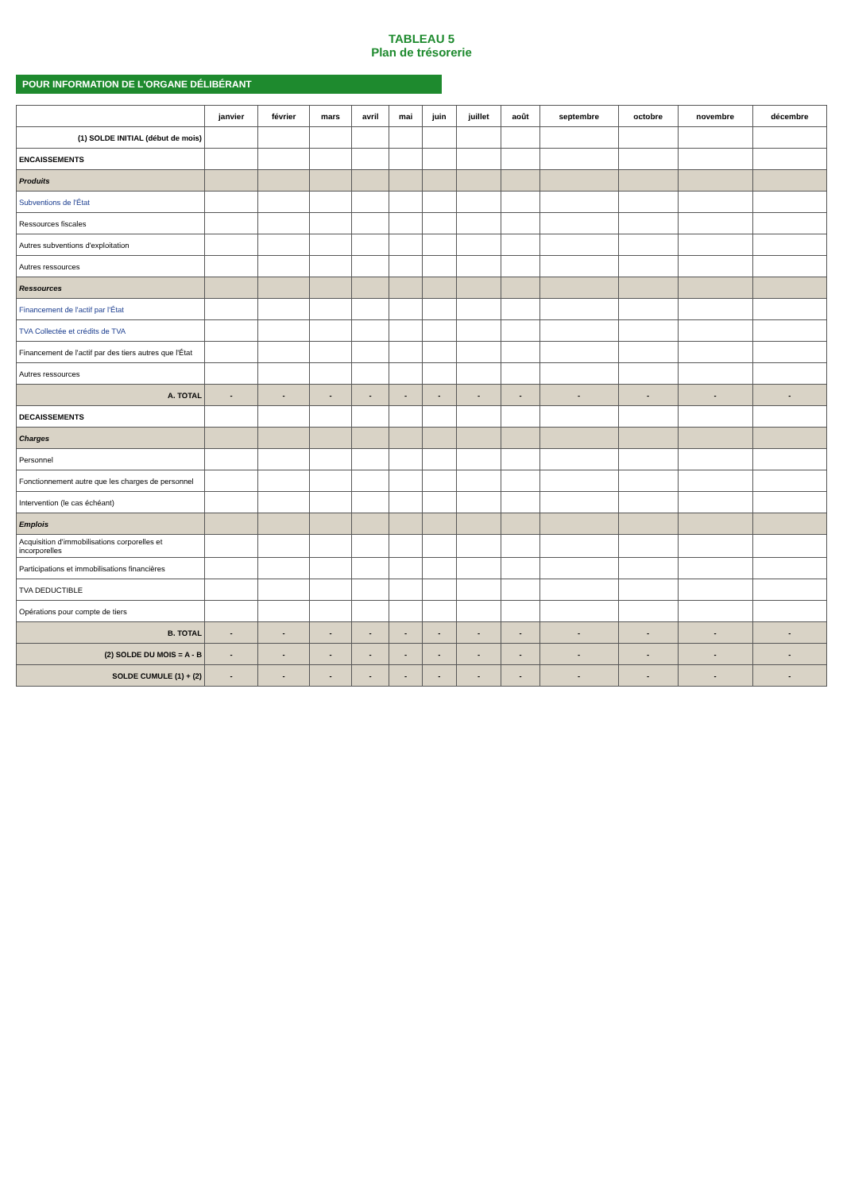TABLEAU 5
Plan de trésorerie
POUR INFORMATION DE L'ORGANE DÉLIBÉRANT
| | janvier | février | mars | avril | mai | juin | juillet | août | septembre | octobre | novembre | décembre |
| --- | --- | --- | --- | --- | --- | --- | --- | --- | --- | --- | --- | --- |
| (1) SOLDE INITIAL (début de mois) | | | | | | | | | | | | |
| ENCAISSEMENTS | | | | | | | | | | | | |
| Produits | | | | | | | | | | | | |
| Subventions de l'État | | | | | | | | | | | | |
| Ressources fiscales | | | | | | | | | | | | |
| Autres subventions d'exploitation | | | | | | | | | | | | |
| Autres ressources | | | | | | | | | | | | |
| Ressources | | | | | | | | | | | | |
| Financement de l'actif par l'État | | | | | | | | | | | | |
| TVA Collectée et crédits de TVA | | | | | | | | | | | | |
| Financement de l'actif par des tiers autres que l'État | | | | | | | | | | | | |
| Autres ressources | | | | | | | | | | | | |
| A. TOTAL | - | - | - | - | - | - | - | - | - | - | - | - |
| DECAISSEMENTS | | | | | | | | | | | | |
| Charges | | | | | | | | | | | | |
| Personnel | | | | | | | | | | | | |
| Fonctionnement autre que les charges de personnel | | | | | | | | | | | | |
| Intervention (le cas échéant) | | | | | | | | | | | | |
| Emplois | | | | | | | | | | | | |
| Acquisition d'immobilisations corporelles et incorporelles | | | | | | | | | | | | |
| Participations et immobilisations financières | | | | | | | | | | | | |
| TVA DEDUCTIBLE | | | | | | | | | | | | |
| Opérations pour compte de tiers | | | | | | | | | | | | |
| B. TOTAL | - | - | - | - | - | - | - | - | - | - | - | - |
| (2) SOLDE DU MOIS = A - B | - | - | - | - | - | - | - | - | - | - | - | - |
| SOLDE CUMULE (1) + (2) | - | - | - | - | - | - | - | - | - | - | - | - |